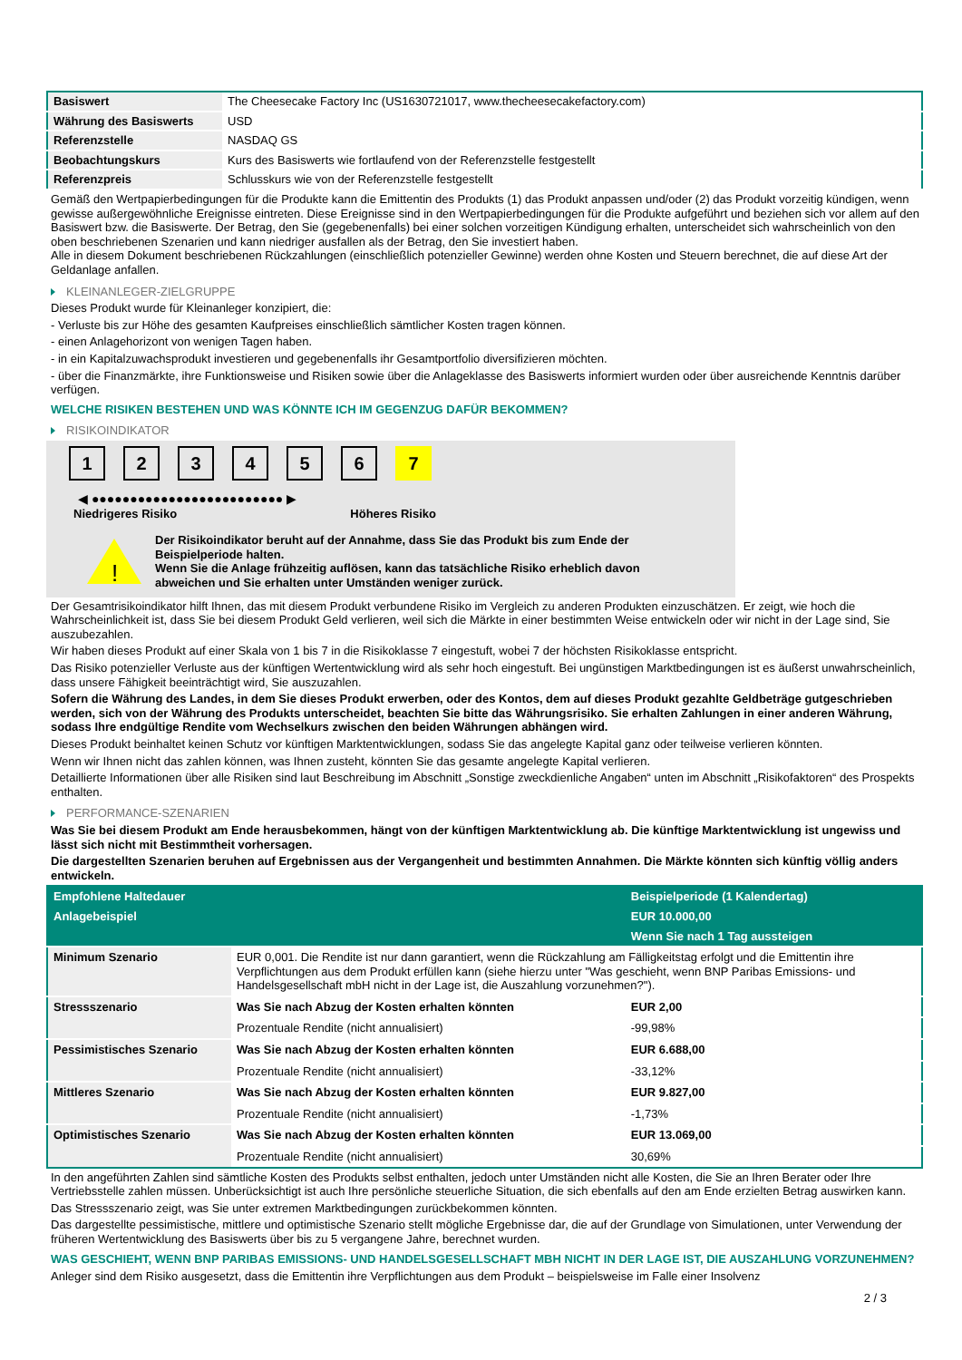| Basiswert | The Cheesecake Factory Inc (US1630721017, www.thecheesecakefactory.com) |
| Währung des Basiswerts | USD |
| Referenzstelle | NASDAQ GS |
| Beobachtungskurs | Kurs des Basiswerts wie fortlaufend von der Referenzstelle festgestellt |
| Referenzpreis | Schlusskurs wie von der Referenzstelle festgestellt |
Gemäß den Wertpapierbedingungen für die Produkte kann die Emittentin des Produkts (1) das Produkt anpassen und/oder (2) das Produkt vorzeitig kündigen, wenn gewisse außergewöhnliche Ereignisse eintreten. Diese Ereignisse sind in den Wertpapierbedingungen für die Produkte aufgeführt und beziehen sich vor allem auf den Basiswert bzw. die Basiswerte. Der Betrag, den Sie (gegebenenfalls) bei einer solchen vorzeitigen Kündigung erhalten, unterscheidet sich wahrscheinlich von den oben beschriebenen Szenarien und kann niedriger ausfallen als der Betrag, den Sie investiert haben.
Alle in diesem Dokument beschriebenen Rückzahlungen (einschließlich potenzieller Gewinne) werden ohne Kosten und Steuern berechnet, die auf diese Art der Geldanlage anfallen.
KLEINANLEGER-ZIELGRUPPE
Dieses Produkt wurde für Kleinanleger konzipiert, die:
- Verluste bis zur Höhe des gesamten Kaufpreises einschließlich sämtlicher Kosten tragen können.
- einen Anlagehorizont von wenigen Tagen haben.
- in ein Kapitalzuwachsprodukt investieren und gegebenenfalls ihr Gesamtportfolio diversifizieren möchten.
- über die Finanzmärkte, ihre Funktionsweise und Risiken sowie über die Anlageklasse des Basiswerts informiert wurden oder über ausreichende Kenntnis darüber verfügen.
WELCHE RISIKEN BESTEHEN UND WAS KÖNNTE ICH IM GEGENZUG DAFÜR BEKOMMEN?
RISIKOINDIKATOR
1 2 3 4 5 6 7
◀ ●●●●●●●●●●●●●●●●●●●●●●●●● ▶
Niedrigeres Risiko Höheres Risiko
!
Der Risikoindikator beruht auf der Annahme, dass Sie das Produkt bis zum Ende der Beispielperiode halten.
Wenn Sie die Anlage frühzeitig auflösen, kann das tatsächliche Risiko erheblich davon abweichen und Sie erhalten unter Umständen weniger zurück.
Der Gesamtrisikoindikator hilft Ihnen, das mit diesem Produkt verbundene Risiko im Vergleich zu anderen Produkten einzuschätzen. Er zeigt, wie hoch die Wahrscheinlichkeit ist, dass Sie bei diesem Produkt Geld verlieren, weil sich die Märkte in einer bestimmten Weise entwickeln oder wir nicht in der Lage sind, Sie auszubezahlen.
Wir haben dieses Produkt auf einer Skala von 1 bis 7 in die Risikoklasse 7 eingestuft, wobei 7 der höchsten Risikoklasse entspricht.
Das Risiko potenzieller Verluste aus der künftigen Wertentwicklung wird als sehr hoch eingestuft. Bei ungünstigen Marktbedingungen ist es äußerst unwahrscheinlich, dass unsere Fähigkeit beeinträchtigt wird, Sie auszuzahlen.
Sofern die Währung des Landes, in dem Sie dieses Produkt erwerben, oder des Kontos, dem auf dieses Produkt gezahlte Geldbeträge gutgeschrieben werden, sich von der Währung des Produkts unterscheidet, beachten Sie bitte das Währungsrisiko. Sie erhalten Zahlungen in einer anderen Währung, sodass Ihre endgültige Rendite vom Wechselkurs zwischen den beiden Währungen abhängen wird.
Dieses Produkt beinhaltet keinen Schutz vor künftigen Marktentwicklungen, sodass Sie das angelegte Kapital ganz oder teilweise verlieren könnten.
Wenn wir Ihnen nicht das zahlen können, was Ihnen zusteht, könnten Sie das gesamte angelegte Kapital verlieren.
Detaillierte Informationen über alle Risiken sind laut Beschreibung im Abschnitt „Sonstige zweckdienliche Angaben“ unten im Abschnitt „Risikofaktoren“ des Prospekts enthalten.
PERFORMANCE-SZENARIEN
Was Sie bei diesem Produkt am Ende herausbekommen, hängt von der künftigen Marktentwicklung ab. Die künftige Marktentwicklung ist ungewiss und lässt sich nicht mit Bestimmtheit vorhersagen.
Die dargestellten Szenarien beruhen auf Ergebnissen aus der Vergangenheit und bestimmten Annahmen. Die Märkte könnten sich künftig völlig anders entwickeln.
| Empfohlene Haltedauer | | Beispielperiode (1 Kalendertag) |
| --- | --- | --- |
| Anlagebeispiel | | EUR 10.000,00 |
| | | Wenn Sie nach 1 Tag aussteigen |
| Minimum Szenario | EUR 0,001. Die Rendite ist nur dann garantiert, wenn die Rückzahlung am Fälligkeitstag erfolgt und die Emittentin ihre Verpflichtungen aus dem Produkt erfüllen kann (siehe hierzu unter "Was geschieht, wenn BNP Paribas Emissions- und Handelsgesellschaft mbH nicht in der Lage ist, die Auszahlung vorzunehmen?"). | |
| Stressszenario | Was Sie nach Abzug der Kosten erhalten könnten | EUR 2,00 |
| | Prozentuale Rendite (nicht annualisiert) | -99,98% |
| Pessimistisches Szenario | Was Sie nach Abzug der Kosten erhalten könnten | EUR 6.688,00 |
| | Prozentuale Rendite (nicht annualisiert) | -33,12% |
| Mittleres Szenario | Was Sie nach Abzug der Kosten erhalten könnten | EUR 9.827,00 |
| | Prozentuale Rendite (nicht annualisiert) | -1,73% |
| Optimistisches Szenario | Was Sie nach Abzug der Kosten erhalten könnten | EUR 13.069,00 |
| | Prozentuale Rendite (nicht annualisiert) | 30,69% |
In den angeführten Zahlen sind sämtliche Kosten des Produkts selbst enthalten, jedoch unter Umständen nicht alle Kosten, die Sie an Ihren Berater oder Ihre Vertriebsstelle zahlen müssen. Unberücksichtigt ist auch Ihre persönliche steuerliche Situation, die sich ebenfalls auf den am Ende erzielten Betrag auswirken kann.
Das Stressszenario zeigt, was Sie unter extremen Marktbedingungen zurückbekommen könnten.
Das dargestellte pessimistische, mittlere und optimistische Szenario stellt mögliche Ergebnisse dar, die auf der Grundlage von Simulationen, unter Verwendung der früheren Wertentwicklung des Basiswerts über bis zu 5 vergangene Jahre, berechnet wurden.
WAS GESCHIEHT, WENN BNP PARIBAS EMISSIONS- UND HANDELSGESELLSCHAFT MBH NICHT IN DER LAGE IST, DIE AUSZAHLUNG VORZUNEHMEN?
Anleger sind dem Risiko ausgesetzt, dass die Emittentin ihre Verpflichtungen aus dem Produkt – beispielsweise im Falle einer Insolvenz
2 / 3